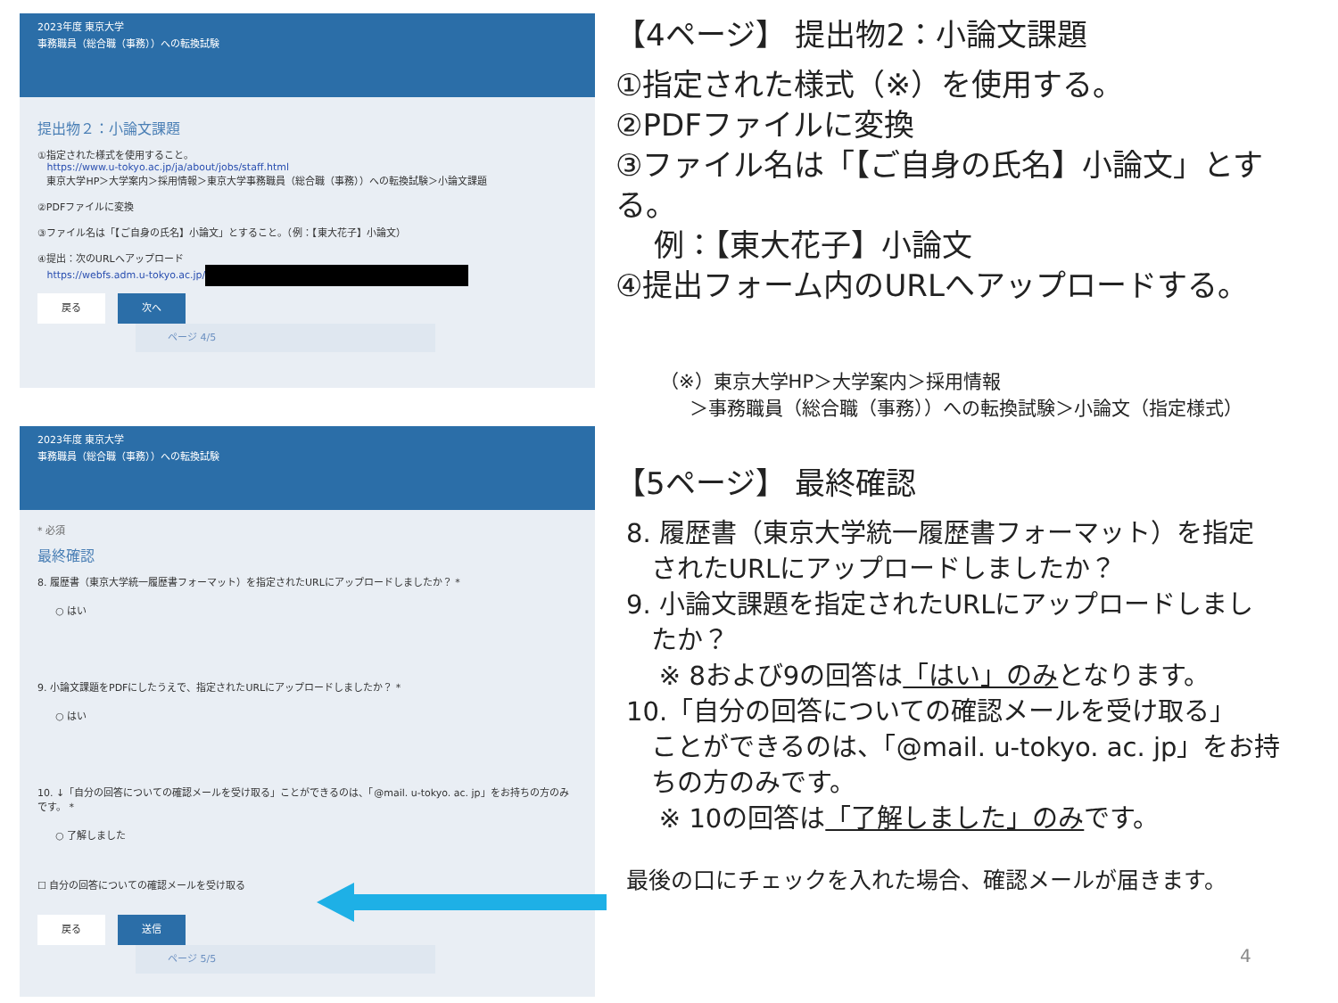2023年度 東京大学
事務職員（総合職（事務））への転換試験
提出物２：小論文課題
①指定された様式を使用すること。
https://www.u-tokyo.ac.jp/ja/about/jobs/staff.html
東京大学HP＞大学案内＞採用情報＞東京大学事務職員（総合職（事務））への転換試験＞小論文課題
②PDFファイルに変換
③ファイル名は「【ご自身の氏名】小論文」とすること。（例：【東大花子】小論文）
④提出：次のURLへアップロード
https://webfs.adm.u-tokyo.ac.jp/
戻る 次へ ページ 4/5
2023年度 東京大学
事務職員（総合職（事務））への転換試験
* 必須
最終確認
8. 履歴書（東京大学統一履歴書フォーマット）を指定されたURLにアップロードしましたか？ *
○ はい
9. 小論文課題をPDFにしたうえで、指定されたURLにアップロードしましたか？ *
○ はい
10. ↓「自分の回答についての確認メールを受け取る」ことができるのは、「@mail. u-tokyo. ac. jp」をお持ちの方のみです。 *
○ 了解しました
☐ 自分の回答についての確認メールを受け取る
戻る 送信 ページ 5/5
【4ページ】 提出物2：小論文課題
①指定された様式（※）を使用する。
②PDFファイルに変換
③ファイル名は「【ご自身の氏名】小論文」とする。
例：【東大花子】小論文
④提出フォーム内のURLへアップロードする。
（※）東京大学HP＞大学案内＞採用情報
＞事務職員（総合職（事務））への転換試験＞小論文（指定様式）
【5ページ】 最終確認
8. 履歴書（東京大学統一履歴書フォーマット）を指定
されたURLにアップロードしましたか？
9. 小論文課題を指定されたURLにアップロードしまし
たか？
※ 8および9の回答は「はい」のみとなります。
10.「自分の回答についての確認メールを受け取る」
ことができるのは、「@mail. u-tokyo. ac. jp」をお持
ちの方のみです。
※ 10の回答は「了解しました」のみです。
最後の口にチェックを入れた場合、確認メールが届きます。
4